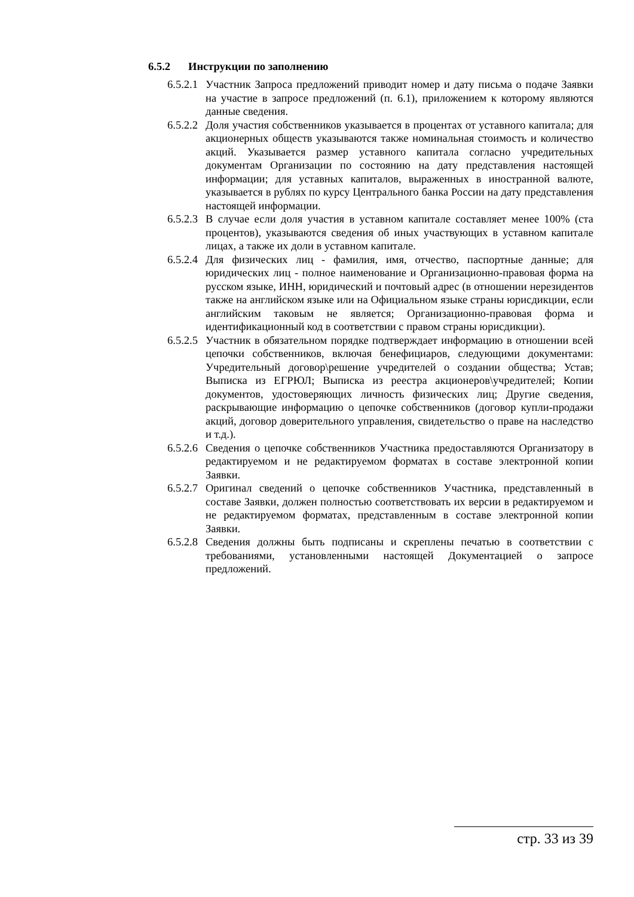6.5.2 Инструкции по заполнению
6.5.2.1
Участник Запроса предложений приводит номер и дату письма о подаче Заявки на участие в запросе предложений (п. 6.1), приложением к которому являются данные сведения.
6.5.2.2
Доля участия собственников указывается в процентах от уставного капитала; для акционерных обществ указываются также номинальная стоимость и количество акций. Указывается размер уставного капитала согласно учредительных документам Организации по состоянию на дату представления настоящей информации; для уставных капиталов, выраженных в иностранной валюте, указывается в рублях по курсу Центрального банка России на дату представления настоящей информации.
6.5.2.3
В случае если доля участия в уставном капитале составляет менее 100% (ста процентов), указываются сведения об иных участвующих в уставном капитале лицах, а также их доли в уставном капитале.
6.5.2.4
Для физических лиц - фамилия, имя, отчество, паспортные данные; для юридических лиц - полное наименование и Организационно-правовая форма на русском языке, ИНН, юридический и почтовый адрес (в отношении нерезидентов также на английском языке или на Официальном языке страны юрисдикции, если английским таковым не является; Организационно-правовая форма и идентификационный код в соответствии с правом страны юрисдикции).
6.5.2.5
Участник в обязательном порядке подтверждает информацию в отношении всей цепочки собственников, включая бенефициаров, следующими документами: Учредительный договор\решение учредителей о создании общества; Устав; Выписка из ЕГРЮЛ; Выписка из реестра акционеров\учредителей; Копии документов, удостоверяющих личность физических лиц; Другие сведения, раскрывающие информацию о цепочке собственников (договор купли-продажи акций, договор доверительного управления, свидетельство о праве на наследство и т.д.).
6.5.2.6
Сведения о цепочке собственников Участника предоставляются Организатору в редактируемом и не редактируемом форматах в составе электронной копии Заявки.
6.5.2.7
Оригинал сведений о цепочке собственников Участника, представленный в составе Заявки, должен полностью соответствовать их версии в редактируемом и не редактируемом форматах, представленным в составе электронной копии Заявки.
6.5.2.8
Сведения должны быть подписаны и скреплены печатью в соответствии с требованиями, установленными настоящей Документацией о запросе предложений.
стр. 33 из 39